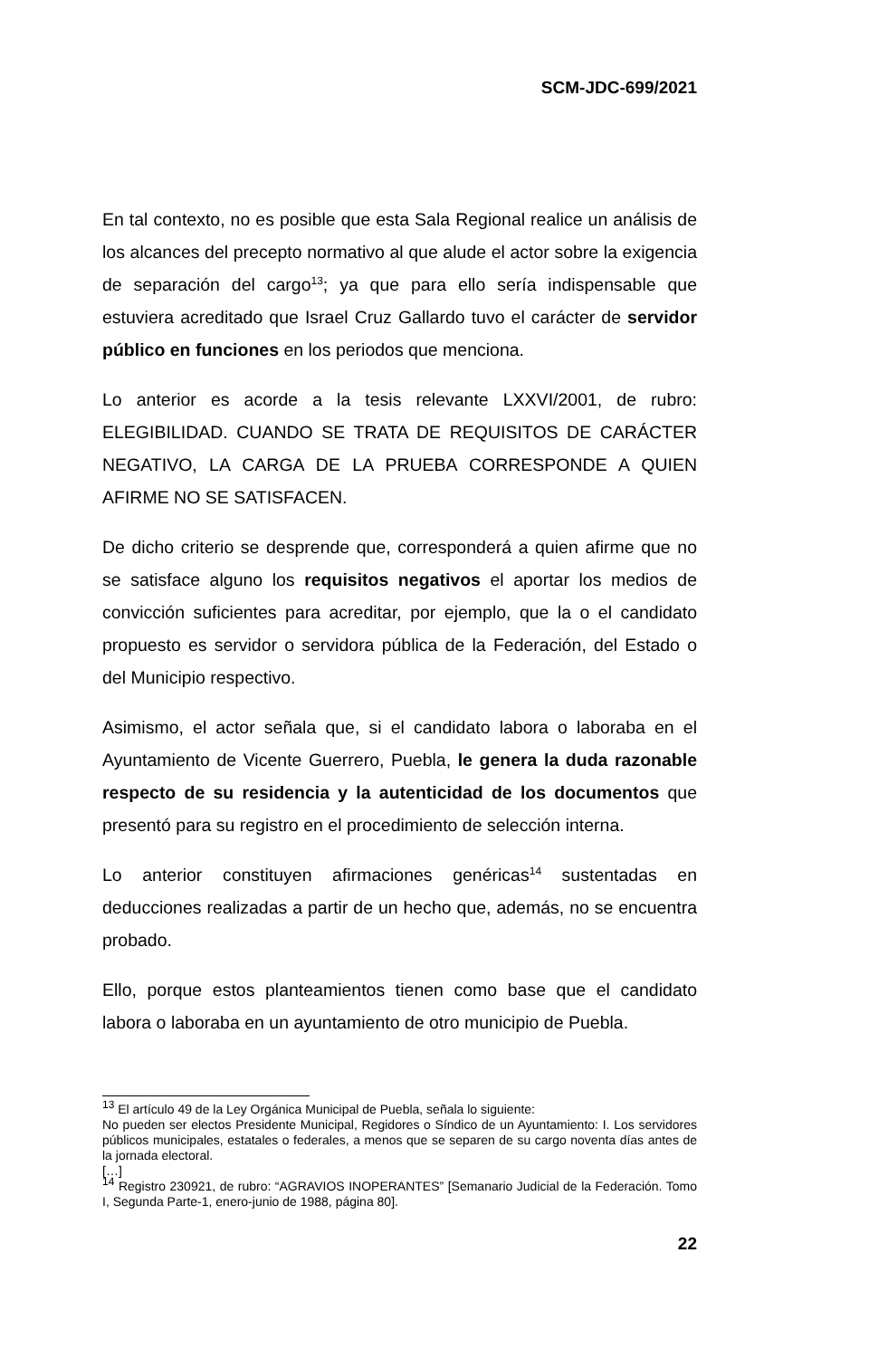SCM-JDC-699/2021
En tal contexto, no es posible que esta Sala Regional realice un análisis de los alcances del precepto normativo al que alude el actor sobre la exigencia de separación del cargo<sup>13</sup>; ya que para ello sería indispensable que estuviera acreditado que Israel Cruz Gallardo tuvo el carácter de servidor público en funciones en los periodos que menciona.
Lo anterior es acorde a la tesis relevante LXXVI/2001, de rubro: ELEGIBILIDAD. CUANDO SE TRATA DE REQUISITOS DE CARÁCTER NEGATIVO, LA CARGA DE LA PRUEBA CORRESPONDE A QUIEN AFIRME NO SE SATISFACEN.
De dicho criterio se desprende que, corresponderá a quien afirme que no se satisface alguno los requisitos negativos el aportar los medios de convicción suficientes para acreditar, por ejemplo, que la o el candidato propuesto es servidor o servidora pública de la Federación, del Estado o del Municipio respectivo.
Asimismo, el actor señala que, si el candidato labora o laboraba en el Ayuntamiento de Vicente Guerrero, Puebla, le genera la duda razonable respecto de su residencia y la autenticidad de los documentos que presentó para su registro en el procedimiento de selección interna.
Lo anterior constituyen afirmaciones genéricas<sup>14</sup> sustentadas en deducciones realizadas a partir de un hecho que, además, no se encuentra probado.
Ello, porque estos planteamientos tienen como base que el candidato labora o laboraba en un ayuntamiento de otro municipio de Puebla.
<sup>13</sup> El artículo 49 de la Ley Orgánica Municipal de Puebla, señala lo siguiente:
No pueden ser electos Presidente Municipal, Regidores o Síndico de un Ayuntamiento: I. Los servidores públicos municipales, estatales o federales, a menos que se separen de su cargo noventa días antes de la jornada electoral.
[…]
<sup>14</sup> Registro 230921, de rubro: “AGRAVIOS INOPERANTES” [Semanario Judicial de la Federación. Tomo I, Segunda Parte-1, enero-junio de 1988, página 80].
22